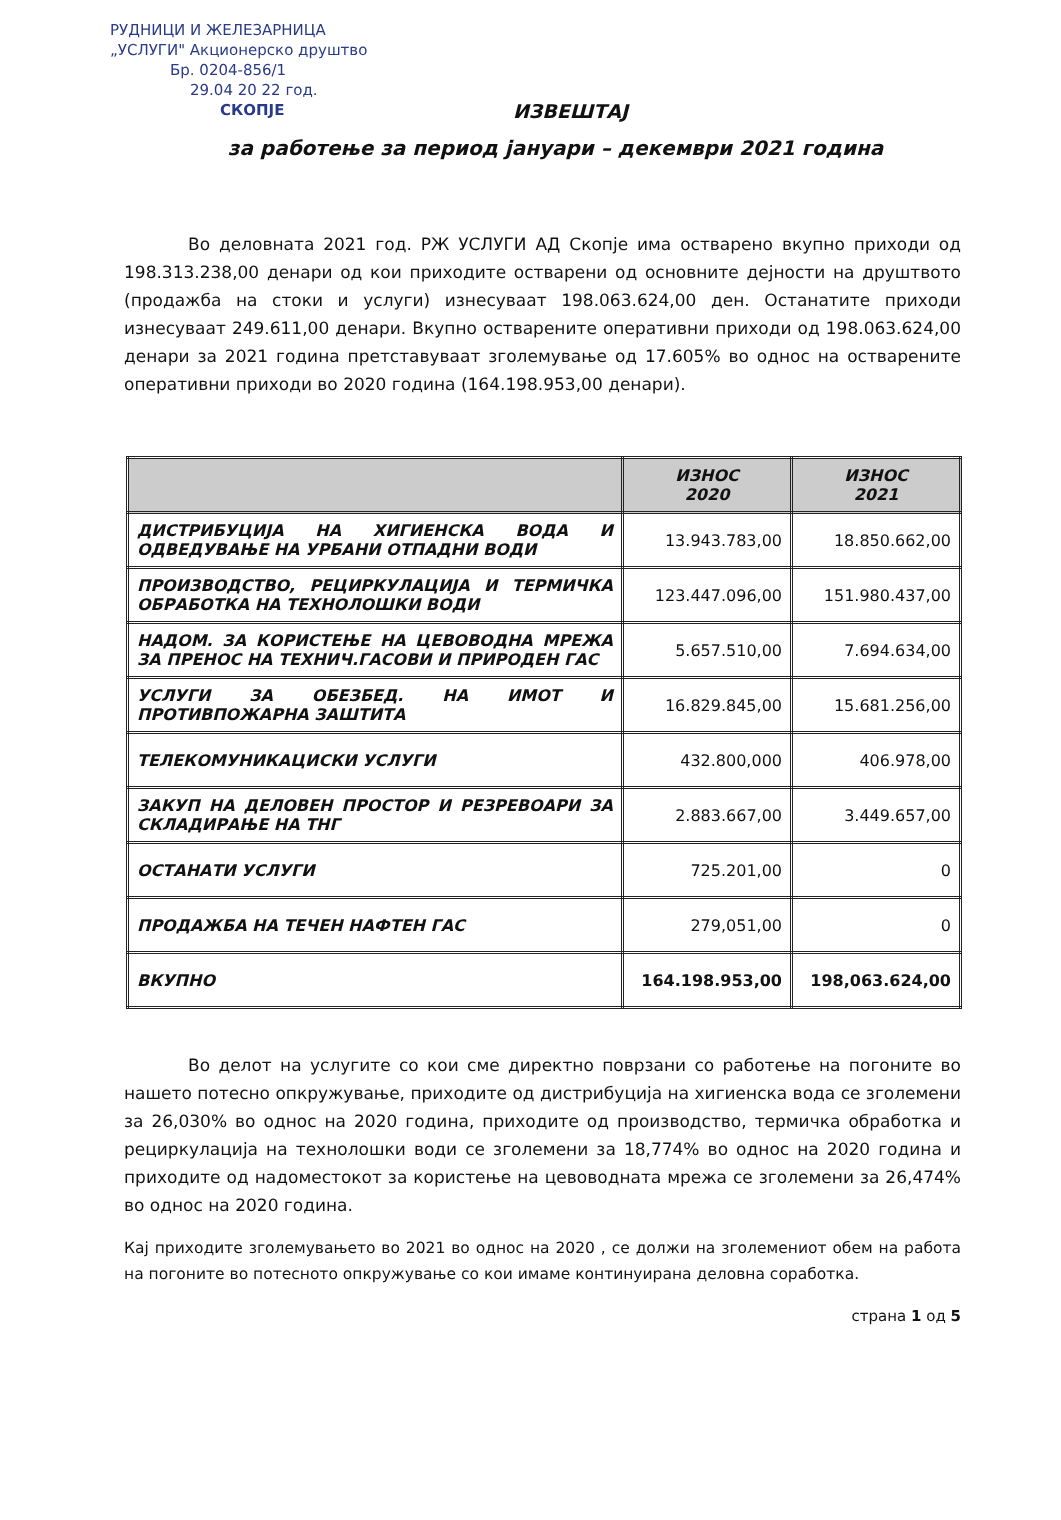РУДНИЦИ И ЖЕЛЕЗАРНИЦА
„УСЛУГИ" Акционерско друштво
Бр. 0204-856/1
29.04 20 22 год.
СКОПЈЕ
ИЗВЕШТАЈ
за работење за период јануари – декември 2021 година
Во деловната 2021 год. РЖ УСЛУГИ АД Скопје има остварено вкупно приходи од 198.313.238,00 денари од кои приходите остварени од основните дејности на друштвото (продажба на стоки и услуги) изнесуваат 198.063.624,00 ден. Останатите приходи изнесуваат 249.611,00 денари. Вкупно остварените оперативни приходи од 198.063.624,00 денари за 2021 година претставуваат зголемување од 17.605% во однос на остварените оперативни приходи во 2020 година (164.198.953,00 денари).
| | ИЗНОС 2020 | ИЗНОС 2021 |
| --- | --- | --- |
| ДИСТРИБУЦИЈА НА ХИГИЕНСКА ВОДА И ОДВЕДУВАЊЕ НА УРБАНИ ОТПАДНИ ВОДИ | 13.943.783,00 | 18.850.662,00 |
| ПРОИЗВОДСТВО, РЕЦИРКУЛАЦИЈА И ТЕРМИЧКА ОБРАБОТКА НА ТЕХНОЛОШКИ ВОДИ | 123.447.096,00 | 151.980.437,00 |
| НАДОМ. ЗА КОРИСТЕЊЕ НА ЦЕВОВОДНА МРЕЖА ЗА ПРЕНОС НА ТЕХНИЧ.ГАСОВИ И ПРИРОДЕН ГАС | 5.657.510,00 | 7.694.634,00 |
| УСЛУГИ ЗА ОБЕЗБЕД. НА ИМОТ И ПРОТИВПОЖАРНА ЗАШТИТА | 16.829.845,00 | 15.681.256,00 |
| ТЕЛЕКОМУНИКАЦИСКИ УСЛУГИ | 432.800,000 | 406.978,00 |
| ЗАКУП НА ДЕЛОВЕН ПРОСТОР И РЕЗРЕВОАРИ ЗА СКЛАДИРАЊЕ НА ТНГ | 2.883.667,00 | 3.449.657,00 |
| ОСТАНАТИ УСЛУГИ | 725.201,00 | 0 |
| ПРОДАЖБА НА ТЕЧЕН НАФТЕН ГАС | 279,051,00 | 0 |
| ВКУПНО | 164.198.953,00 | 198,063.624,00 |
Во делот на услугите со кои сме директно поврзани со работење на погоните во нашето потесно опкружување, приходите од дистрибуција на хигиенска вода се зголемени за 26,030% во однос на 2020 година, приходите од производство, термичка обработка и рециркулација на технолошки води се зголемени за 18,774% во однос на 2020 година и приходите од надоместокот за користење на цевоводната мрежа се зголемени за 26,474% во однос на 2020 година.
Кај приходите зголемувањето во 2021 во однос на 2020 , се должи на зголемениот обем на работа на погоните во потесното опкружување со кои имаме континуирана деловна соработка.
страна 1 од 5